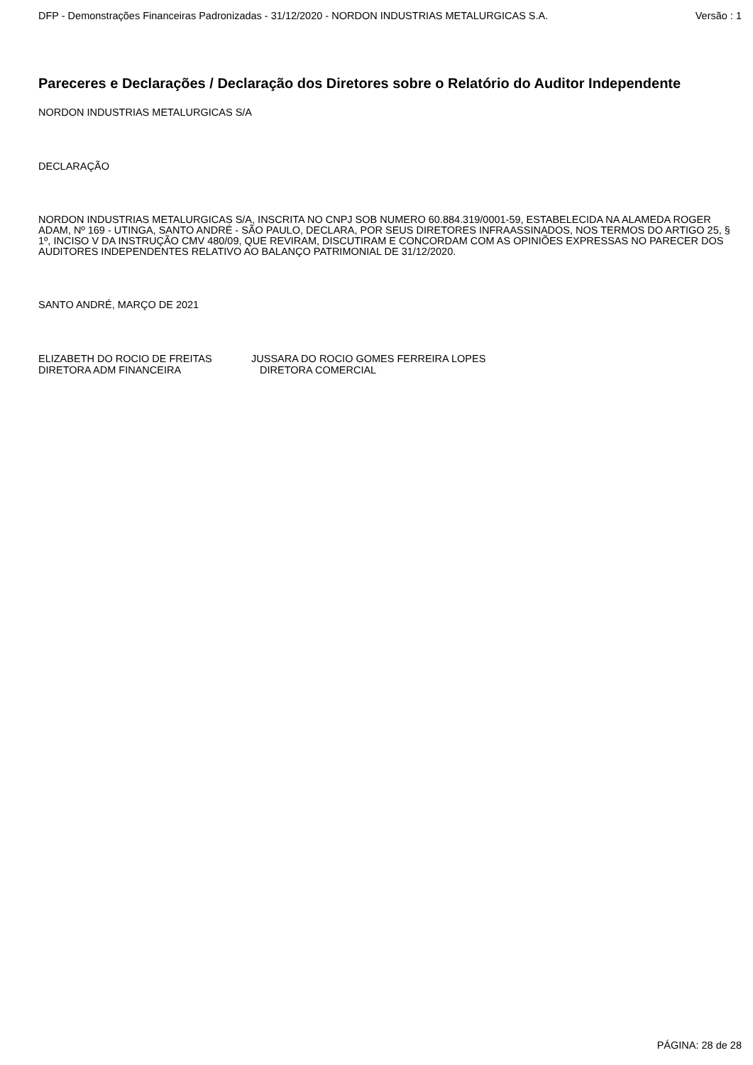DFP - Demonstrações Financeiras Padronizadas - 31/12/2020 - NORDON INDUSTRIAS METALURGICAS S.A. Versão : 1
Pareceres e Declarações / Declaração dos Diretores sobre o Relatório do Auditor Independente
NORDON INDUSTRIAS METALURGICAS S/A
DECLARAÇÃO
NORDON INDUSTRIAS METALURGICAS S/A, INSCRITA NO CNPJ SOB NUMERO 60.884.319/0001-59, ESTABELECIDA NA ALAMEDA ROGER ADAM, Nº 169 - UTINGA, SANTO ANDRÉ - SÃO PAULO, DECLARA, POR SEUS DIRETORES INFRAASSINADOS, NOS TERMOS DO ARTIGO 25, § 1º, INCISO V DA INSTRUÇÃO CMV 480/09, QUE REVIRAM, DISCUTIRAM E CONCORDAM COM AS OPINIÕES EXPRESSAS NO PARECER DOS AUDITORES INDEPENDENTES RELATIVO AO BALANÇO PATRIMONIAL DE 31/12/2020.
SANTO ANDRÉ, MARÇO DE 2021
ELIZABETH DO ROCIO DE FREITAS
DIRETORA ADM FINANCEIRA
JUSSARA DO ROCIO GOMES FERREIRA LOPES
DIRETORA COMERCIAL
PÁGINA: 28 de 28